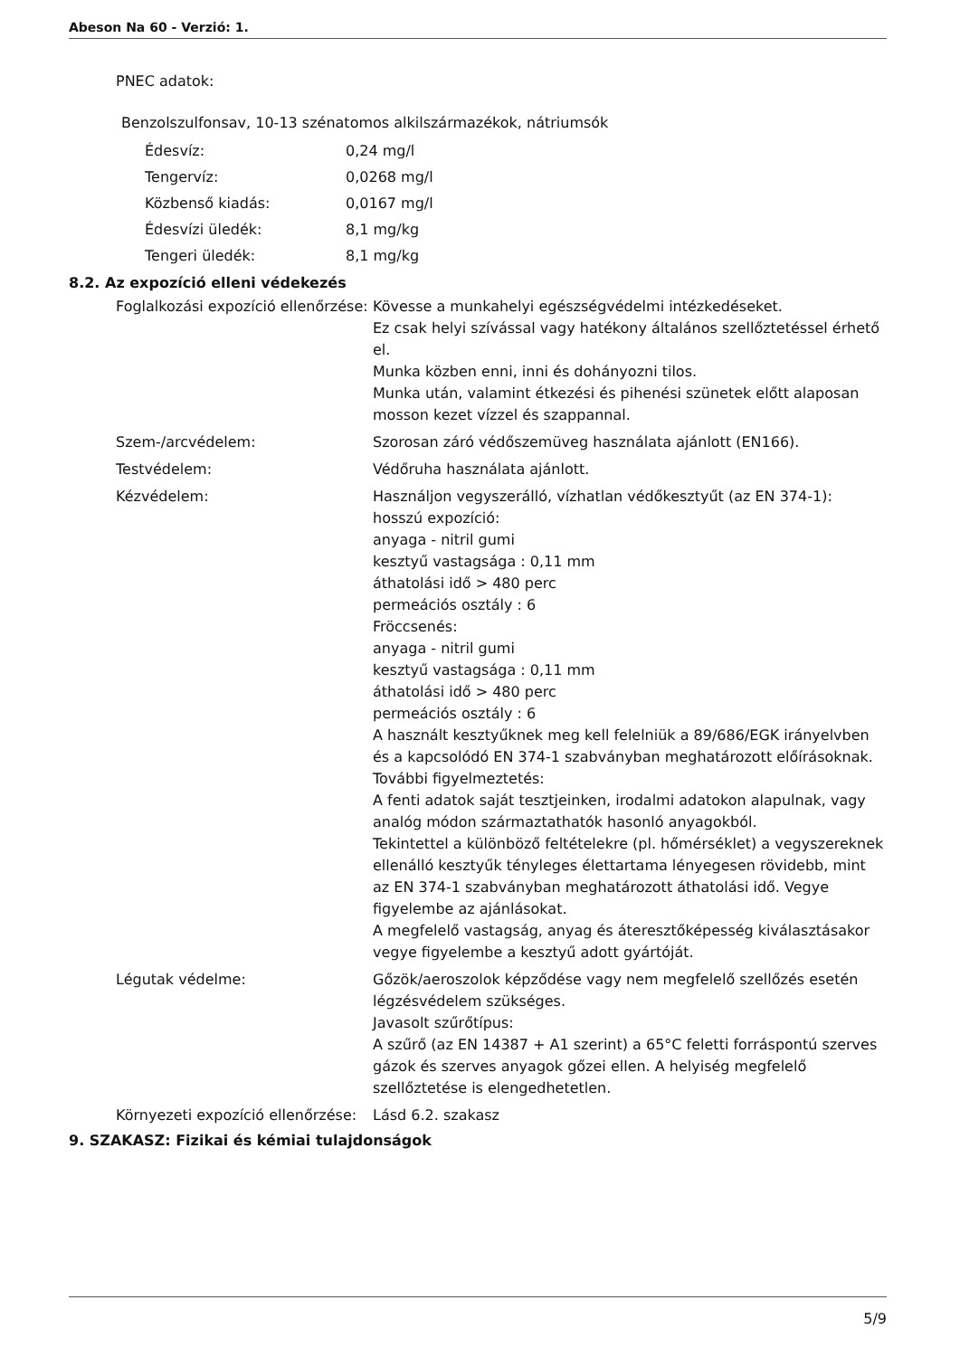Abeson Na 60 - Verzió: 1.
PNEC adatok:
Benzolszulfonsav, 10-13 szénatomos alkilszármazékok, nátriumsók
Édesvíz: 0,24 mg/l
Tengervíz: 0,0268 mg/l
Közbenső kiadás: 0,0167 mg/l
Édesvízi üledék: 8,1 mg/kg
Tengeri üledék: 8,1 mg/kg
8.2. Az expozíció elleni védekezés
Foglalkozási expozíció ellenőrzése: Kövesse a munkahelyi egészségvédelmi intézkedéseket.
Ez csak helyi szívással vagy hatékony általános szellőztetéssel érhető el.
Munka közben enni, inni és dohányozni tilos.
Munka után, valamint étkezési és pihenési szünetek előtt alaposan mosson kezet vízzel és szappannal.
Szem-/arcvédelem: Szorosan záró védőszemüveg használata ajánlott (EN166).
Testvédelem: Védőruha használata ajánlott.
Kézvédelem: Használjon vegyszerálló, vízhatlan védőkesztyűt (az EN 374-1):
hosszú expozíció:
anyaga - nitril gumi
kesztyű vastagsága : 0,11 mm
áthatolási idő > 480 perc
permeációs osztály : 6
Fröccsenés:
anyaga - nitril gumi
kesztyű vastagsága : 0,11 mm
áthatolási idő > 480 perc
permeációs osztály : 6
A használt kesztyűknek meg kell felelniük a 89/686/EGK irányelvben és a kapcsolódó EN 374-1 szabványban meghatározott előírásoknak.
További figyelmeztetés:
A fenti adatok saját tesztjeinken, irodalmi adatokon alapulnak, vagy analóg módon származtathatók hasonló anyagokból.
Tekintettel a különböző feltételekre (pl. hőmérséklet) a vegyszereknek ellenálló kesztyűk tényleges élettartama lényegesen rövidebb, mint az EN 374-1 szabványban meghatározott áthatolási idő. Vegye figyelembe az ajánlásokat.
A megfelelő vastagság, anyag és áteresztőképesség kiválasztásakor vegye figyelembe a kesztyű adott gyártóját.
Légutak védelme: Gőzök/aeroszolok képződése vagy nem megfelelő szellőzés esetén légzésvédelem szükséges.
Javasolt szűrőtípus:
A szűrő (az EN 14387 + A1 szerint) a 65°C feletti forráspontú szerves gázok és szerves anyagok gőzei ellen. A helyiség megfelelő szellőztetése is elengedhetetlen.
Környezeti expozíció ellenőrzése: Lásd 6.2. szakasz
9. SZAKASZ: Fizikai és kémiai tulajdonságok
5/9